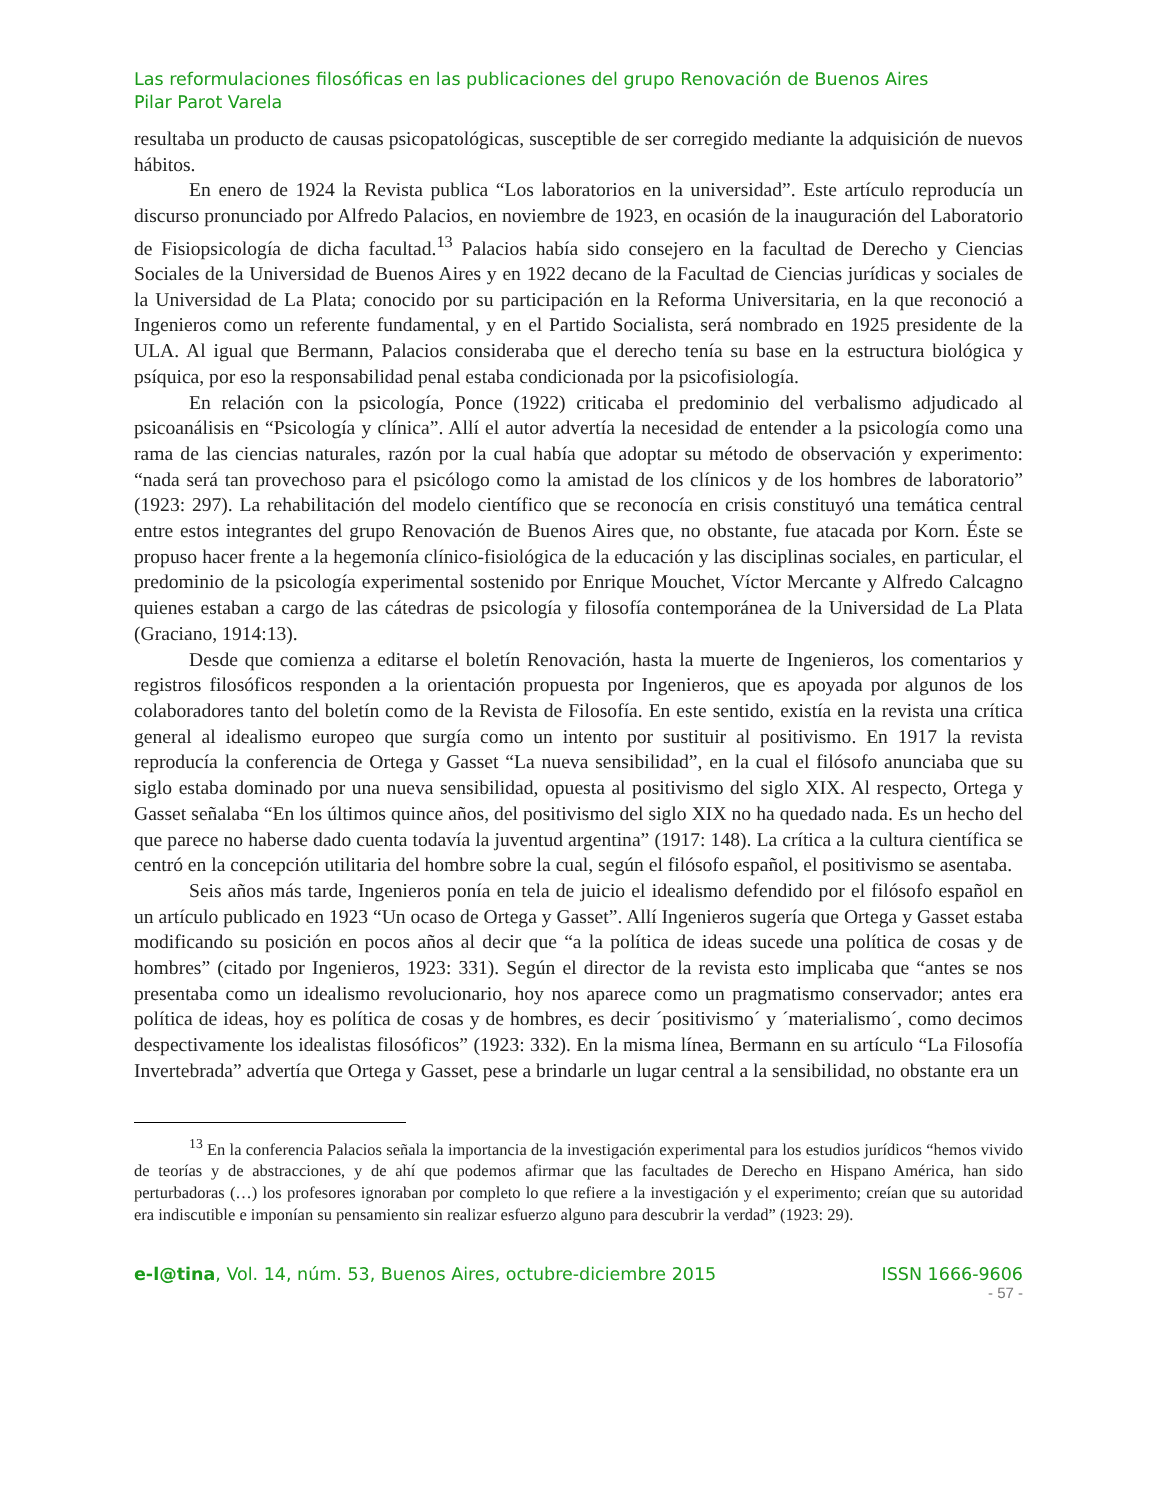Las reformulaciones filosóficas en las publicaciones del grupo Renovación de Buenos Aires
Pilar Parot Varela
resultaba un producto de causas psicopatológicas, susceptible de ser corregido mediante la adquisición de nuevos hábitos.
En enero de 1924 la Revista publica “Los laboratorios en la universidad”. Este artículo reproducía un discurso pronunciado por Alfredo Palacios, en noviembre de 1923, en ocasión de la inauguración del Laboratorio de Fisiopsicología de dicha facultad.<sup>13</sup> Palacios había sido consejero en la facultad de Derecho y Ciencias Sociales de la Universidad de Buenos Aires y en 1922 decano de la Facultad de Ciencias jurídicas y sociales de la Universidad de La Plata; conocido por su participación en la Reforma Universitaria, en la que reconoció a Ingenieros como un referente fundamental, y en el Partido Socialista, será nombrado en 1925 presidente de la ULA. Al igual que Bermann, Palacios consideraba que el derecho tenía su base en la estructura biológica y psíquica, por eso la responsabilidad penal estaba condicionada por la psicofisiología.
En relación con la psicología, Ponce (1922) criticaba el predominio del verbalismo adjudicado al psicoanálisis en “Psicología y clínica”. Allí el autor advertía la necesidad de entender a la psicología como una rama de las ciencias naturales, razón por la cual había que adoptar su método de observación y experimento: “nada será tan provechoso para el psicólogo como la amistad de los clínicos y de los hombres de laboratorio” (1923: 297). La rehabilitación del modelo científico que se reconocía en crisis constituyó una temática central entre estos integrantes del grupo Renovación de Buenos Aires que, no obstante, fue atacada por Korn. Éste se propuso hacer frente a la hegemonía clínico-fisiológica de la educación y las disciplinas sociales, en particular, el predominio de la psicología experimental sostenido por Enrique Mouchet, Víctor Mercante y Alfredo Calcagno quienes estaban a cargo de las cátedras de psicología y filosofía contemporánea de la Universidad de La Plata (Graciano, 1914:13).
Desde que comienza a editarse el boletín Renovación, hasta la muerte de Ingenieros, los comentarios y registros filosóficos responden a la orientación propuesta por Ingenieros, que es apoyada por algunos de los colaboradores tanto del boletín como de la Revista de Filosofía. En este sentido, existía en la revista una crítica general al idealismo europeo que surgía como un intento por sustituir al positivismo. En 1917 la revista reproducía la conferencia de Ortega y Gasset “La nueva sensibilidad”, en la cual el filósofo anunciaba que su siglo estaba dominado por una nueva sensibilidad, opuesta al positivismo del siglo XIX. Al respecto, Ortega y Gasset señalaba “En los últimos quince años, del positivismo del siglo XIX no ha quedado nada. Es un hecho del que parece no haberse dado cuenta todavía la juventud argentina” (1917: 148). La crítica a la cultura científica se centró en la concepción utilitaria del hombre sobre la cual, según el filósofo español, el positivismo se asentaba.
Seis años más tarde, Ingenieros ponía en tela de juicio el idealismo defendido por el filósofo español en un artículo publicado en 1923 “Un ocaso de Ortega y Gasset”. Allí Ingenieros sugería que Ortega y Gasset estaba modificando su posición en pocos años al decir que “a la política de ideas sucede una política de cosas y de hombres” (citado por Ingenieros, 1923: 331). Según el director de la revista esto implicaba que “antes se nos presentaba como un idealismo revolucionario, hoy nos aparece como un pragmatismo conservador; antes era política de ideas, hoy es política de cosas y de hombres, es decir ´positivismo´ y ´materialismo´, como decimos despectivamente los idealistas filosóficos” (1923: 332). En la misma línea, Bermann en su artículo “La Filosofía Invertebrada” advertía que Ortega y Gasset, pese a brindarle un lugar central a la sensibilidad, no obstante era un
<sup>13</sup> En la conferencia Palacios señala la importancia de la investigación experimental para los estudios jurídicos “hemos vivido de teorías y de abstracciones, y de ahí que podemos afirmar que las facultades de Derecho en Hispano América, han sido perturbadoras (…) los profesores ignoraban por completo lo que refiere a la investigación y el experimento; creían que su autoridad era indiscutible e imponían su pensamiento sin realizar esfuerzo alguno para descubrir la verdad” (1923: 29).
e-l@tina, Vol. 14, núm. 53, Buenos Aires, octubre-diciembre 2015 ISSN 1666-9606
- 57 -